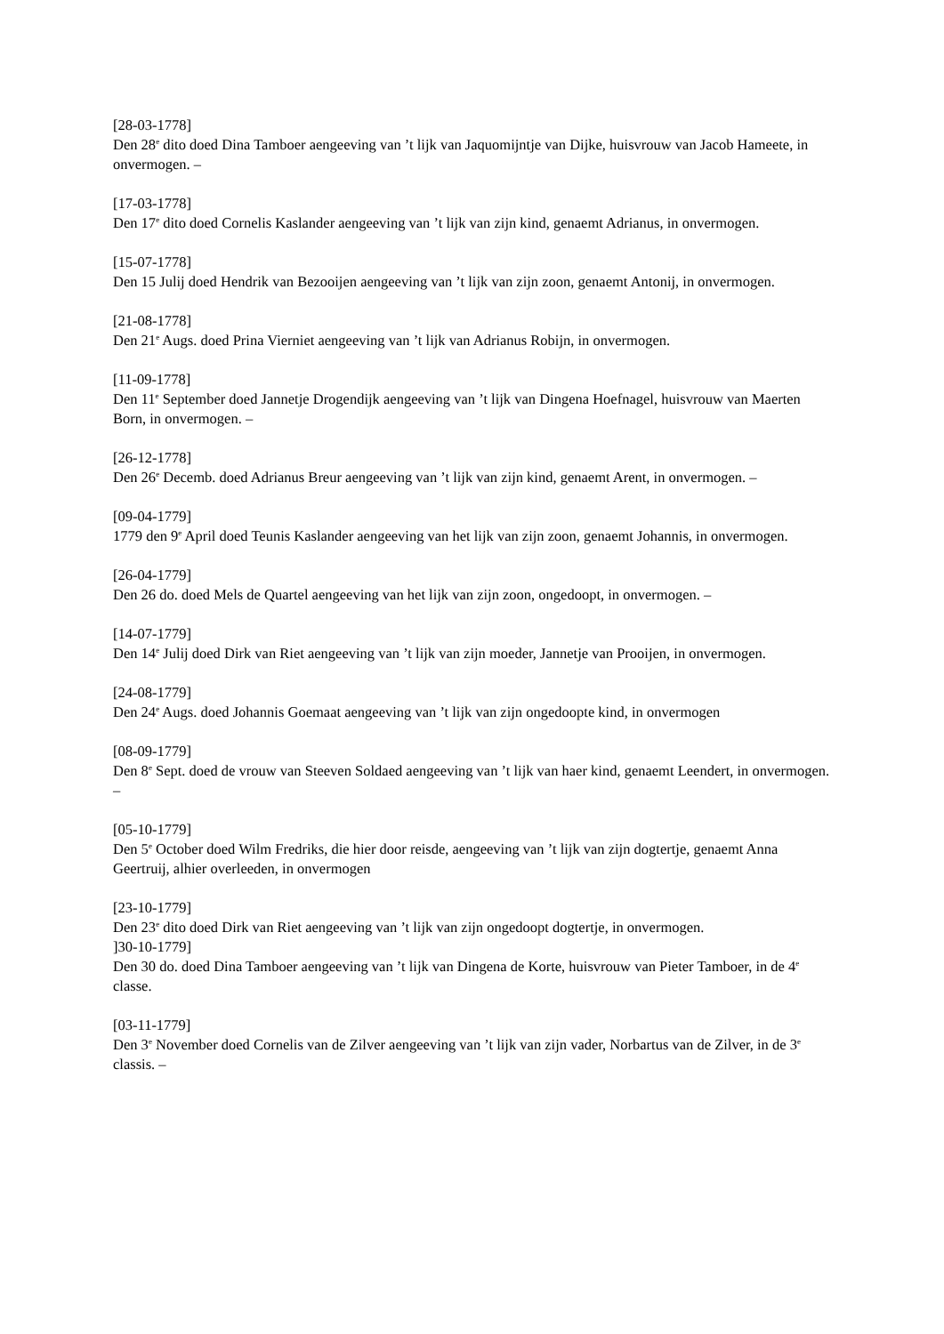[28-03-1778]
Den 28<sup>e</sup> dito doed Dina Tamboer aengeeving van ’t lijk van Jaquomijntje van Dijke, huisvrouw van Jacob Hameete, in onvermogen. –
[17-03-1778]
Den 17<sup>e</sup> dito doed Cornelis Kaslander aengeeving van ’t lijk van zijn kind, genaemt Adrianus, in onvermogen.
[15-07-1778]
Den 15 Julij doed Hendrik van Bezooijen aengeeving van ’t lijk van zijn zoon, genaemt Antonij, in onvermogen.
[21-08-1778]
Den 21<sup>e</sup> Augs. doed Prina Vierniet aengeeving van ’t lijk van Adrianus Robijn, in onvermogen.
[11-09-1778]
Den 11<sup>e</sup> September doed Jannetje Drogendijk aengeeving van ’t lijk van Dingena Hoefnagel, huisvrouw van Maerten Born, in onvermogen. –
[26-12-1778]
Den 26<sup>e</sup> Decemb. doed Adrianus Breur aengeeving van ’t lijk van zijn kind, genaemt Arent, in onvermogen. –
[09-04-1779]
1779 den 9<sup>e</sup> April doed Teunis Kaslander aengeeving van het lijk van zijn zoon, genaemt Johannis, in onvermogen.
[26-04-1779]
Den 26 do. doed Mels de Quartel aengeeving van het lijk van zijn zoon, ongedoopt, in onvermogen. –
[14-07-1779]
Den 14<sup>e</sup> Julij doed Dirk van Riet aengeeving van ’t lijk van zijn moeder, Jannetje van Prooijen, in onvermogen.
[24-08-1779]
Den 24<sup>e</sup> Augs. doed Johannis Goemaat aengeeving van ’t lijk van zijn ongedoopte kind, in onvermogen
[08-09-1779]
Den 8<sup>e</sup> Sept. doed de vrouw van Steeven Soldaed aengeeving van ’t lijk van haer kind, genaemt Leendert, in onvermogen. –
[05-10-1779]
Den 5<sup>e</sup> October doed Wilm Fredriks, die hier door reisde, aengeeving van ’t lijk van zijn dogtertje, genaemt Anna Geertruij, alhier overleeden, in onvermogen
[23-10-1779]
Den 23<sup>e</sup> dito doed Dirk van Riet aengeeving van ’t lijk van zijn ongedoopt dogtertje, in onvermogen.
]30-10-1779]
Den 30 do. doed Dina Tamboer aengeeving van ’t lijk van Dingena de Korte, huisvrouw van Pieter Tamboer, in de 4<sup>e</sup> classe.
[03-11-1779]
Den 3<sup>e</sup> November doed Cornelis van de Zilver aengeeving van ’t lijk van zijn vader, Norbartus van de Zilver, in de 3<sup>e</sup> classis. –